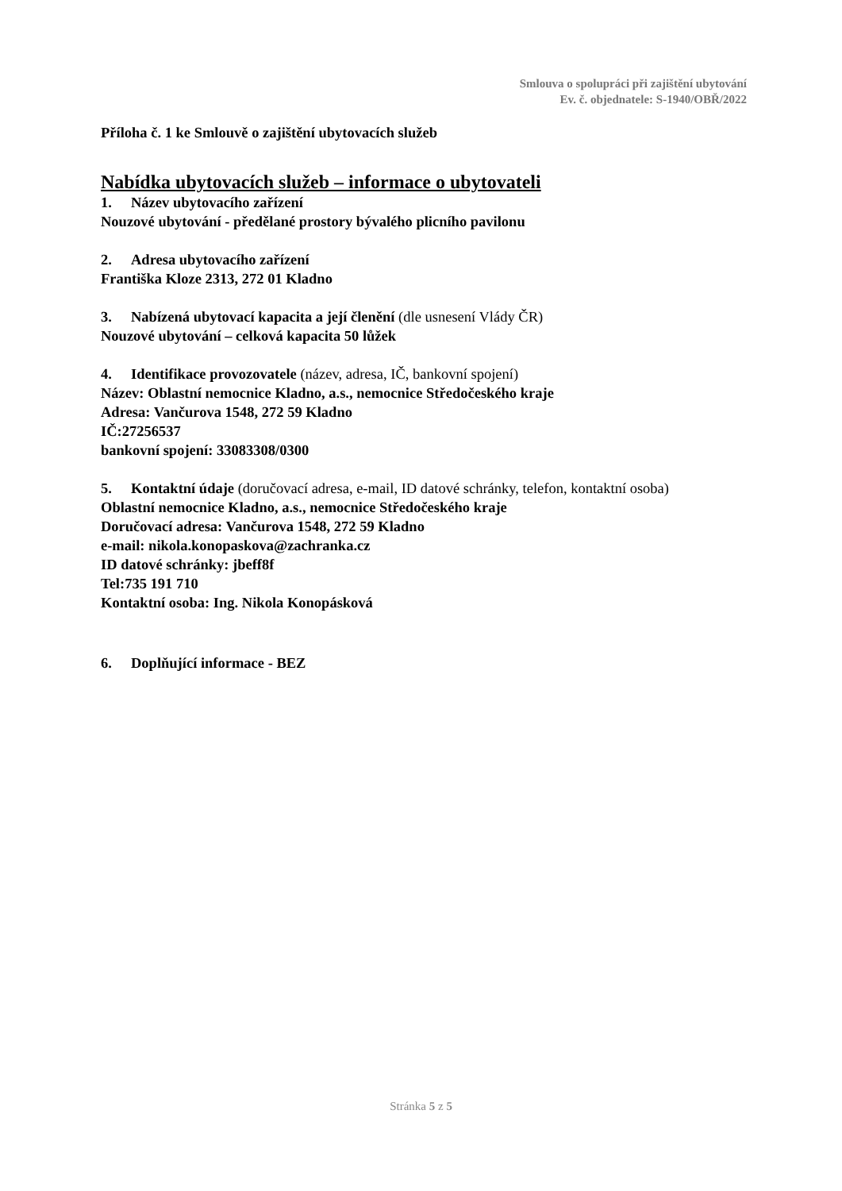Smlouva o spolupráci při zajištění ubytování
Ev. č. objednatele: S-1940/OBŘ/2022
Příloha č. 1 ke Smlouvě o zajištění ubytovacích služeb
Nabídka ubytovacích služeb – informace o ubytovateli
1. Název ubytovacího zařízení
Nouzové ubytování - předělané prostory bývalého plicního pavilonu
2. Adresa ubytovacího zařízení
Františka Kloze 2313, 272 01 Kladno
3. Nabízená ubytovací kapacita a její členění (dle usnesení Vlády ČR)
Nouzové ubytování – celková kapacita 50 lůžek
4. Identifikace provozovatele (název, adresa, IČ, bankovní spojení)
Název: Oblastní nemocnice Kladno, a.s., nemocnice Středočeského kraje
Adresa: Vančurova 1548, 272 59 Kladno
IČ:27256537
bankovní spojení: 33083308/0300
5. Kontaktní údaje (doručovací adresa, e-mail, ID datové schránky, telefon, kontaktní osoba)
Oblastní nemocnice Kladno, a.s., nemocnice Středočeského kraje
Doručovací adresa: Vančurova 1548, 272 59 Kladno
e-mail: nikola.konopaskova@zachranka.cz
ID datové schránky: jbeff8f
Tel:735 191 710
Kontaktní osoba: Ing. Nikola Konopásková
6. Doplňující informace - BEZ
Stránka 5 z 5